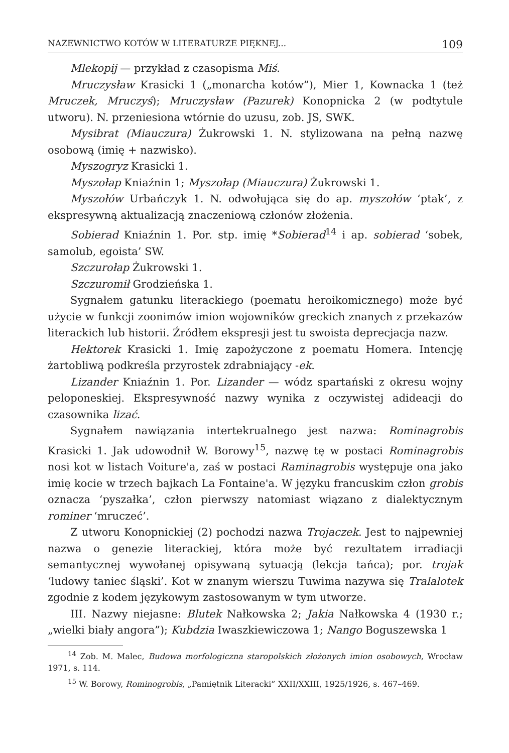NAZEWNICTWO KOTÓW W LITERATURZE PIĘKNEJ... 109
Mlekopij — przykład z czasopisma Miś.
Mruczysław Krasicki 1 („monarcha kotów”), Mier 1, Kownacka 1 (też Mruczek, Mruczyś); Mruczysław (Pazurek) Konopnicka 2 (w podtytule utworu). N. przeniesiona wtórnie do uzusu, zob. JS, SWK.
Mysibrat (Miauczura) Żukrowski 1. N. stylizowana na pełną nazwę osobową (imię + nazwisko).
Myszogryz Krasicki 1.
Myszołap Kniaźnin 1; Myszołap (Miauczura) Żukrowski 1.
Myszołów Urbańczyk 1. N. odwołująca się do ap. myszołów ‘ptak’, z ekspresywną aktualizacją znaczeniową członów złożenia.
Sobierad Kniaźnin 1. Por. stp. imię *Sobierad<sup>14</sup> i ap. sobierad ‘sobek, samolub, egoista’ SW.
Szczurołap Żukrowski 1.
Szczuromił Grodzieńska 1.
Sygnałem gatunku literackiego (poematu heroikomicznego) może być użycie w funkcji zoonimów imion wojowników greckich znanych z przekazów literackich lub historii. Źródłem ekspresji jest tu swoista deprecjacja nazw.
Hektorek Krasicki 1. Imię zapożyczone z poematu Homera. Intencję żartobliwą podkreśla przyrostek zdrabniający -ek.
Lizander Kniaźnin 1. Por. Lizander — wódz spartański z okresu wojny peloponeskiej. Ekspresywność nazwy wynika z oczywistej adideacji do czasownika lizać.
Sygnałem nawiązania intertekrualnego jest nazwa: Rominagrobis Krasicki 1. Jak udowodnił W. Borowy<sup>15</sup>, nazwę tę w postaci Rominagrobis nosi kot w listach Voiture'a, zaś w postaci Raminagrobis występuje ona jako imię kocie w trzech bajkach La Fontaine'a. W języku francuskim człon grobis oznacza ‘pyszałka’, człon pierwszy natomiast wiązano z dialektycznym rominer ‘mruczeć’.
Z utworu Konopnickiej (2) pochodzi nazwa Trojaczek. Jest to najpewniej nazwa o genezie literackiej, która może być rezultatem irradiacji semantycznej wywołanej opisywaną sytuacją (lekcja tańca); por. trojak ‘ludowy taniec śląski’. Kot w znanym wierszu Tuwima nazywa się Tralalotek zgodnie z kodem językowym zastosowanym w tym utworze.
III. Nazwy niejasne: Blutek Nałkowska 2; Jakia Nałkowska 4 (1930 r.; „wielki biały angora”); Kubdzia Iwaszkiewiczowa 1; Nango Boguszewska 1
<sup>14</sup> Zob. M. Malec, Budowa morfologiczna staropolskich złożonych imion osobowych, Wrocław 1971, s. 114.
<sup>15</sup> W. Borowy, Rominogrobis, „Pamiętnik Literacki” XXII/XXIII, 1925/1926, s. 467–469.